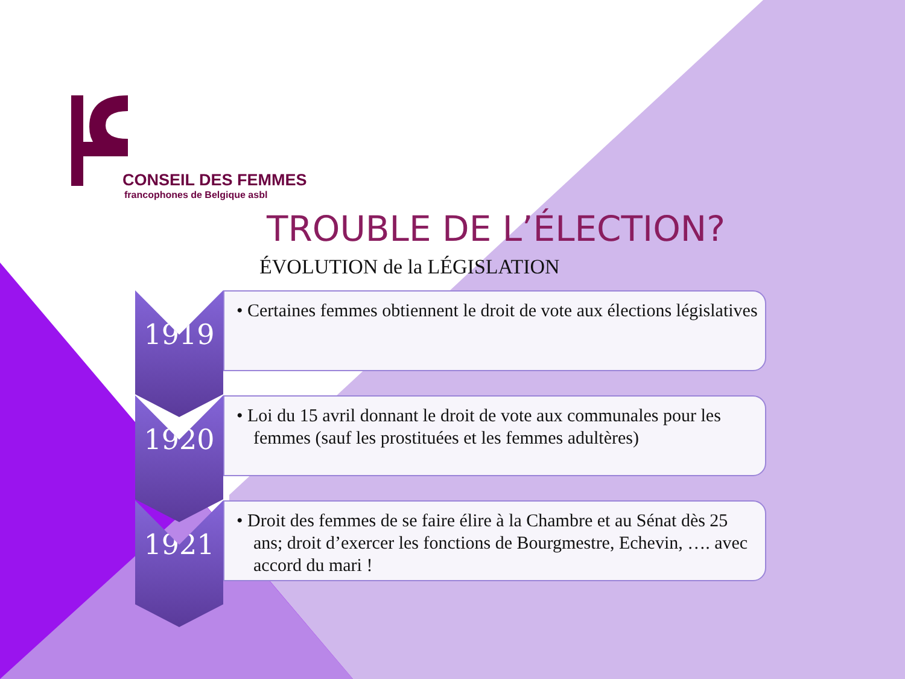CONSEIL DES FEMMES
francophones de Belgique asbl
TROUBLE DE L’ÉLECTION?
ÉVOLUTION de la LÉGISLATION
1919
• Certaines femmes obtiennent le droit de vote aux élections législatives
1920
• Loi du 15 avril donnant le droit de vote aux communales pour les femmes (sauf les prostituées et les femmes adultères)
1921
• Droit des femmes de se faire élire à la Chambre et au Sénat dès 25 ans; droit d’exercer les fonctions de Bourgmestre, Echevin, …. avec accord du mari !